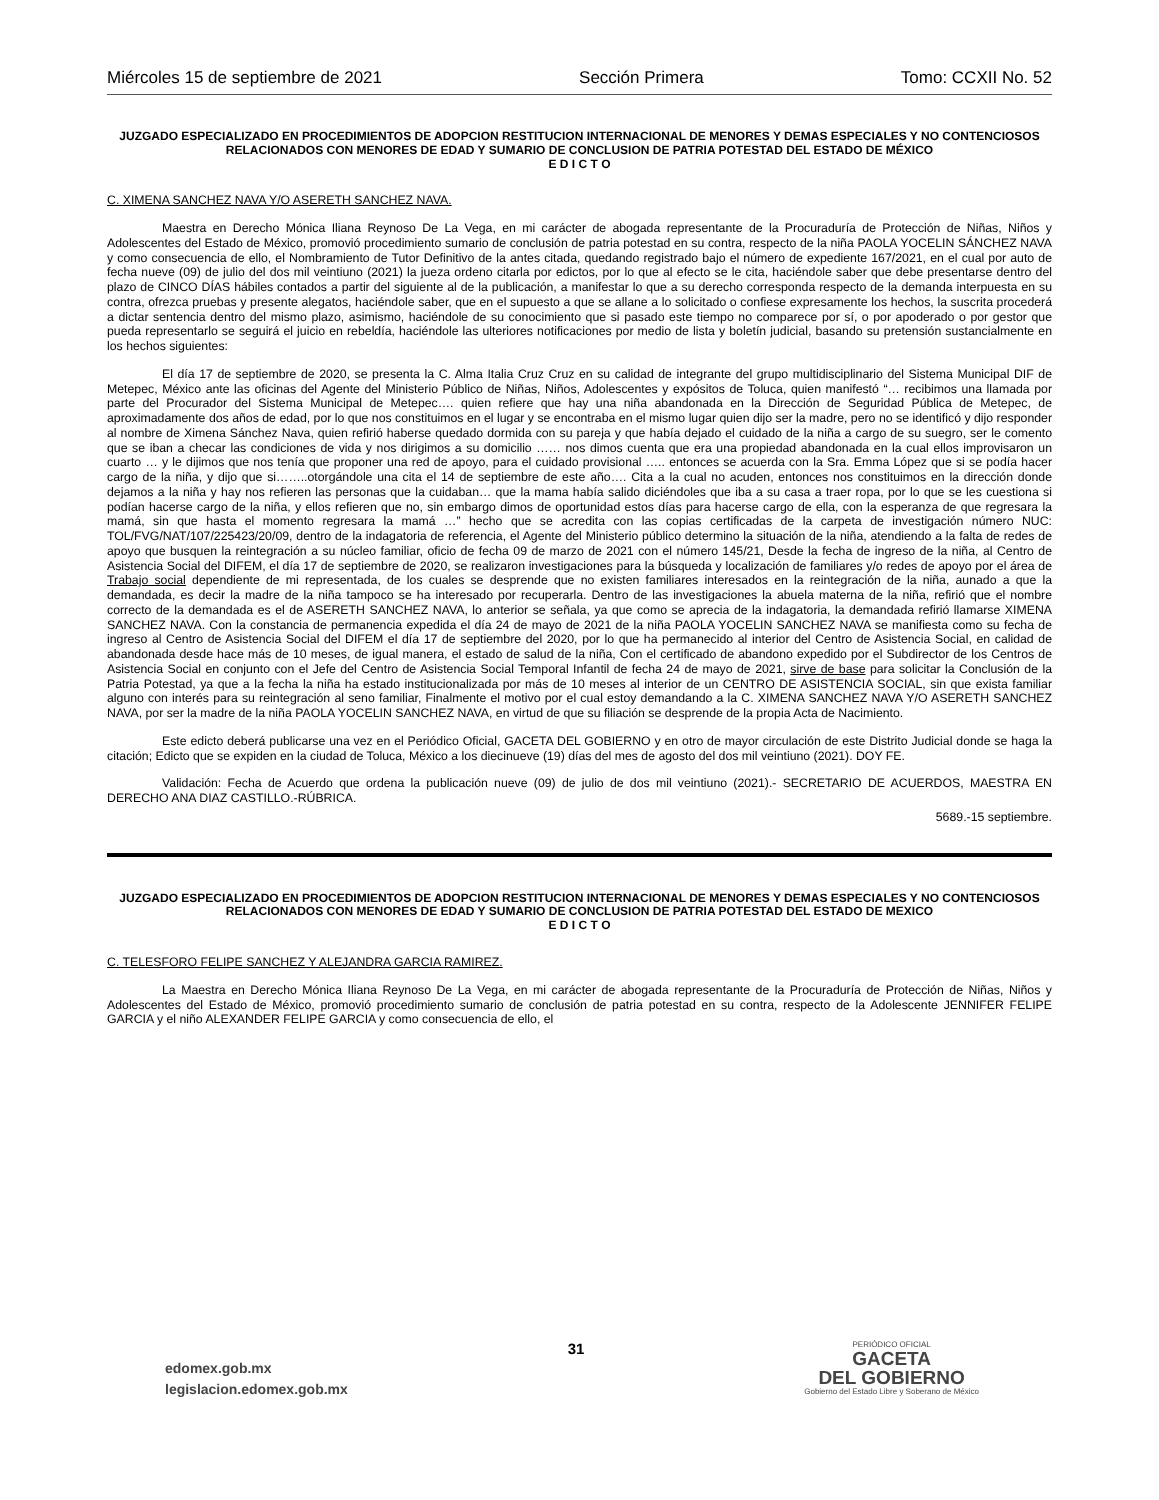Miércoles 15 de septiembre de 2021 Sección Primera Tomo: CCXII No. 52
JUZGADO ESPECIALIZADO EN PROCEDIMIENTOS DE ADOPCION RESTITUCION INTERNACIONAL DE MENORES Y DEMAS ESPECIALES Y NO CONTENCIOSOS RELACIONADOS CON MENORES DE EDAD Y SUMARIO DE CONCLUSION DE PATRIA POTESTAD DEL ESTADO DE MÉXICO
E D I C T O
C. XIMENA SANCHEZ NAVA Y/O ASERETH SANCHEZ NAVA.
Maestra en Derecho Mónica Iliana Reynoso De La Vega, en mi carácter de abogada representante de la Procuraduría de Protección de Niñas, Niños y Adolescentes del Estado de México, promovió procedimiento sumario de conclusión de patria potestad en su contra, respecto de la niña PAOLA YOCELIN SÁNCHEZ NAVA y como consecuencia de ello, el Nombramiento de Tutor Definitivo de la antes citada, quedando registrado bajo el número de expediente 167/2021, en el cual por auto de fecha nueve (09) de julio del dos mil veintiuno (2021) la jueza ordeno citarla por edictos, por lo que al efecto se le cita, haciéndole saber que debe presentarse dentro del plazo de CINCO DÍAS hábiles contados a partir del siguiente al de la publicación, a manifestar lo que a su derecho corresponda respecto de la demanda interpuesta en su contra, ofrezca pruebas y presente alegatos, haciéndole saber, que en el supuesto a que se allane a lo solicitado o confiese expresamente los hechos, la suscrita procederá a dictar sentencia dentro del mismo plazo, asimismo, haciéndole de su conocimiento que si pasado este tiempo no comparece por sí, o por apoderado o por gestor que pueda representarlo se seguirá el juicio en rebeldía, haciéndole las ulteriores notificaciones por medio de lista y boletín judicial, basando su pretensión sustancialmente en los hechos siguientes:
El día 17 de septiembre de 2020, se presenta la C. Alma Italia Cruz Cruz en su calidad de integrante del grupo multidisciplinario del Sistema Municipal DIF de Metepec, México ante las oficinas del Agente del Ministerio Público de Niñas, Niños, Adolescentes y expósitos de Toluca, quien manifestó “… recibimos una llamada por parte del Procurador del Sistema Municipal de Metepec…. quien refiere que hay una niña abandonada en la Dirección de Seguridad Pública de Metepec, de aproximadamente dos años de edad, por lo que nos constituimos en el lugar y se encontraba en el mismo lugar quien dijo ser la madre, pero no se identificó y dijo responder al nombre de Ximena Sánchez Nava, quien refirió haberse quedado dormida con su pareja y que había dejado el cuidado de la niña a cargo de su suegro, ser le comento que se iban a checar las condiciones de vida y nos dirigimos a su domicilio …… nos dimos cuenta que era una propiedad abandonada en la cual ellos improvisaron un cuarto … y le dijimos que nos tenía que proponer una red de apoyo, para el cuidado provisional ….. entonces se acuerda con la Sra. Emma López que si se podía hacer cargo de la niña, y dijo que si……..otorgándole una cita el 14 de septiembre de este año…. Cita a la cual no acuden, entonces nos constituimos en la dirección donde dejamos a la niña y hay nos refieren las personas que la cuidaban… que la mama había salido diciéndoles que iba a su casa a traer ropa, por lo que se les cuestiona si podían hacerse cargo de la niña, y ellos refieren que no, sin embargo dimos de oportunidad estos días para hacerse cargo de ella, con la esperanza de que regresara la mamá, sin que hasta el momento regresara la mamá …” hecho que se acredita con las copias certificadas de la carpeta de investigación número NUC: TOL/FVG/NAT/107/225423/20/09, dentro de la indagatoria de referencia, el Agente del Ministerio público determino la situación de la niña, atendiendo a la falta de redes de apoyo que busquen la reintegración a su núcleo familiar, oficio de fecha 09 de marzo de 2021 con el número 145/21, Desde la fecha de ingreso de la niña, al Centro de Asistencia Social del DIFEM, el día 17 de septiembre de 2020, se realizaron investigaciones para la búsqueda y localización de familiares y/o redes de apoyo por el área de Trabajo social dependiente de mi representada, de los cuales se desprende que no existen familiares interesados en la reintegración de la niña, aunado a que la demandada, es decir la madre de la niña tampoco se ha interesado por recuperarla. Dentro de las investigaciones la abuela materna de la niña, refirió que el nombre correcto de la demandada es el de ASERETH SANCHEZ NAVA, lo anterior se señala, ya que como se aprecia de la indagatoria, la demandada refirió llamarse XIMENA SANCHEZ NAVA. Con la constancia de permanencia expedida el día 24 de mayo de 2021 de la niña PAOLA YOCELIN SANCHEZ NAVA se manifiesta como su fecha de ingreso al Centro de Asistencia Social del DIFEM el día 17 de septiembre del 2020, por lo que ha permanecido al interior del Centro de Asistencia Social, en calidad de abandonada desde hace más de 10 meses, de igual manera, el estado de salud de la niña, Con el certificado de abandono expedido por el Subdirector de los Centros de Asistencia Social en conjunto con el Jefe del Centro de Asistencia Social Temporal Infantil de fecha 24 de mayo de 2021, sirve de base para solicitar la Conclusión de la Patria Potestad, ya que a la fecha la niña ha estado institucionalizada por más de 10 meses al interior de un CENTRO DE ASISTENCIA SOCIAL, sin que exista familiar alguno con interés para su reintegración al seno familiar, Finalmente el motivo por el cual estoy demandando a la C. XIMENA SANCHEZ NAVA Y/O ASERETH SANCHEZ NAVA, por ser la madre de la niña PAOLA YOCELIN SANCHEZ NAVA, en virtud de que su filiación se desprende de la propia Acta de Nacimiento.
Este edicto deberá publicarse una vez en el Periódico Oficial, GACETA DEL GOBIERNO y en otro de mayor circulación de este Distrito Judicial donde se haga la citación; Edicto que se expiden en la ciudad de Toluca, México a los diecinueve (19) días del mes de agosto del dos mil veintiuno (2021). DOY FE.
Validación: Fecha de Acuerdo que ordena la publicación nueve (09) de julio de dos mil veintiuno (2021).- SECRETARIO DE ACUERDOS, MAESTRA EN DERECHO ANA DIAZ CASTILLO.-RÚBRICA.
5689.-15 septiembre.
JUZGADO ESPECIALIZADO EN PROCEDIMIENTOS DE ADOPCION RESTITUCION INTERNACIONAL DE MENORES Y DEMAS ESPECIALES Y NO CONTENCIOSOS RELACIONADOS CON MENORES DE EDAD Y SUMARIO DE CONCLUSION DE PATRIA POTESTAD DEL ESTADO DE MEXICO
E D I C T O
C. TELESFORO FELIPE SANCHEZ Y ALEJANDRA GARCIA RAMIREZ.
La Maestra en Derecho Mónica Iliana Reynoso De La Vega, en mi carácter de abogada representante de la Procuraduría de Protección de Niñas, Niños y Adolescentes del Estado de México, promovió procedimiento sumario de conclusión de patria potestad en su contra, respecto de la Adolescente JENNIFER FELIPE GARCIA y el niño ALEXANDER FELIPE GARCIA y como consecuencia de ello, el
edomex.gob.mx
legislacion.edomex.gob.mx
31
PERIÓDICO OFICIAL
GACETA
DEL GOBIERNO
Gobierno del Estado Libre y Soberano de México